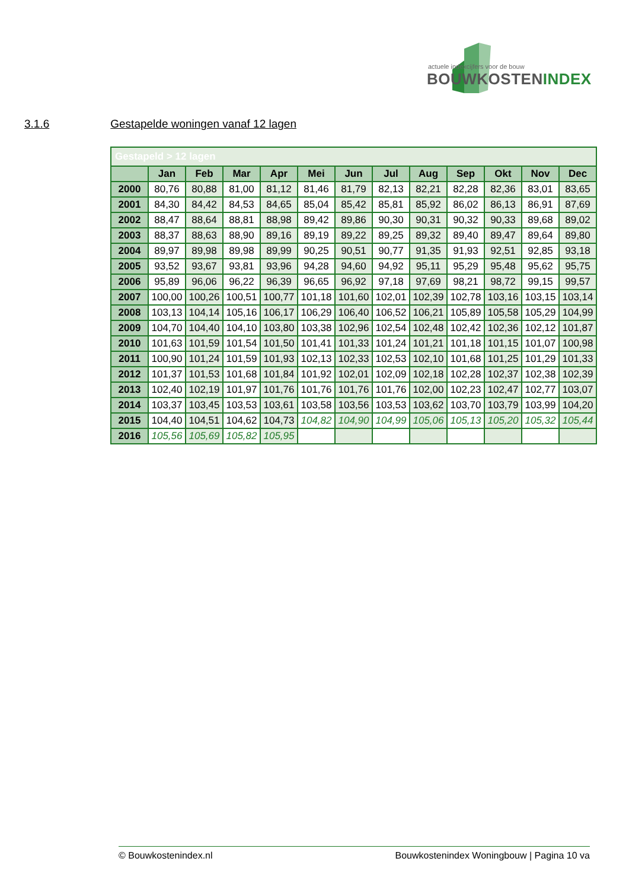actuele indexcijfers voor de bouw
BOUWKOSTENINDEX
3.1.6 Gestapelde woningen vanaf 12 lagen
| Gestapeld > 12 lagen | | | | | | | | | | | | |
| | Jan | Feb | Mar | Apr | Mei | Jun | Jul | Aug | Sep | Okt | Nov | Dec |
| 2000 | 80,76 | 80,88 | 81,00 | 81,12 | 81,46 | 81,79 | 82,13 | 82,21 | 82,28 | 82,36 | 83,01 | 83,65 |
| 2001 | 84,30 | 84,42 | 84,53 | 84,65 | 85,04 | 85,42 | 85,81 | 85,92 | 86,02 | 86,13 | 86,91 | 87,69 |
| 2002 | 88,47 | 88,64 | 88,81 | 88,98 | 89,42 | 89,86 | 90,30 | 90,31 | 90,32 | 90,33 | 89,68 | 89,02 |
| 2003 | 88,37 | 88,63 | 88,90 | 89,16 | 89,19 | 89,22 | 89,25 | 89,32 | 89,40 | 89,47 | 89,64 | 89,80 |
| 2004 | 89,97 | 89,98 | 89,98 | 89,99 | 90,25 | 90,51 | 90,77 | 91,35 | 91,93 | 92,51 | 92,85 | 93,18 |
| 2005 | 93,52 | 93,67 | 93,81 | 93,96 | 94,28 | 94,60 | 94,92 | 95,11 | 95,29 | 95,48 | 95,62 | 95,75 |
| 2006 | 95,89 | 96,06 | 96,22 | 96,39 | 96,65 | 96,92 | 97,18 | 97,69 | 98,21 | 98,72 | 99,15 | 99,57 |
| 2007 | 100,00 | 100,26 | 100,51 | 100,77 | 101,18 | 101,60 | 102,01 | 102,39 | 102,78 | 103,16 | 103,15 | 103,14 |
| 2008 | 103,13 | 104,14 | 105,16 | 106,17 | 106,29 | 106,40 | 106,52 | 106,21 | 105,89 | 105,58 | 105,29 | 104,99 |
| 2009 | 104,70 | 104,40 | 104,10 | 103,80 | 103,38 | 102,96 | 102,54 | 102,48 | 102,42 | 102,36 | 102,12 | 101,87 |
| 2010 | 101,63 | 101,59 | 101,54 | 101,50 | 101,41 | 101,33 | 101,24 | 101,21 | 101,18 | 101,15 | 101,07 | 100,98 |
| 2011 | 100,90 | 101,24 | 101,59 | 101,93 | 102,13 | 102,33 | 102,53 | 102,10 | 101,68 | 101,25 | 101,29 | 101,33 |
| 2012 | 101,37 | 101,53 | 101,68 | 101,84 | 101,92 | 102,01 | 102,09 | 102,18 | 102,28 | 102,37 | 102,38 | 102,39 |
| 2013 | 102,40 | 102,19 | 101,97 | 101,76 | 101,76 | 101,76 | 101,76 | 102,00 | 102,23 | 102,47 | 102,77 | 103,07 |
| 2014 | 103,37 | 103,45 | 103,53 | 103,61 | 103,58 | 103,56 | 103,53 | 103,62 | 103,70 | 103,79 | 103,99 | 104,20 |
| 2015 | 104,40 | 104,51 | 104,62 | 104,73 | 104,82 | 104,90 | 104,99 | 105,06 | 105,13 | 105,20 | 105,32 | 105,44 |
| 2016 | 105,56 | 105,69 | 105,82 | 105,95 | | | | | | | | |
© Bouwkostenindex.nl Bouwkostenindex Woningbouw | Pagina 10 va